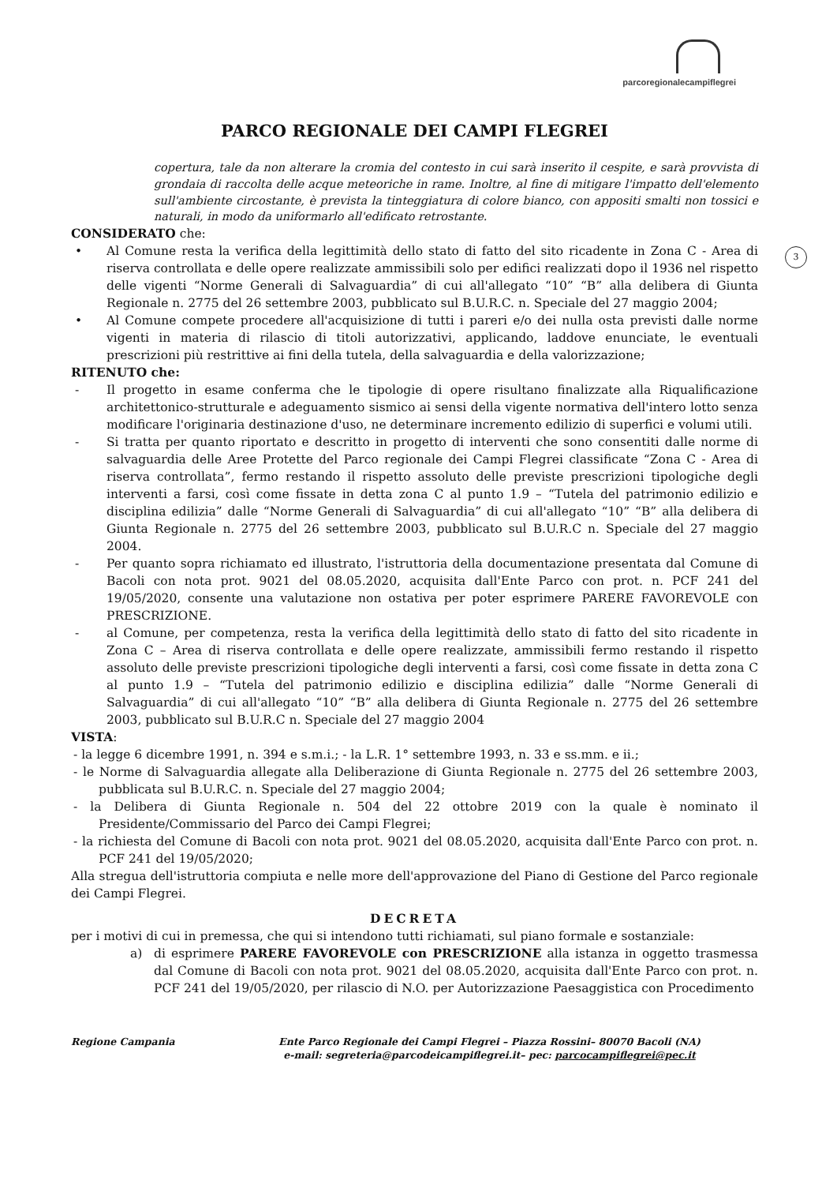parcoregionalecampiflegrei
PARCO REGIONALE DEI CAMPI FLEGREI
copertura, tale da non alterare la cromia del contesto in cui sarà inserito il cespite, e sarà provvista di grondaia di raccolta delle acque meteoriche in rame. Inoltre, al fine di mitigare l'impatto dell'elemento sull'ambiente circostante, è prevista la tinteggiatura di colore bianco, con appositi smalti non tossici e naturali, in modo da uniformarlo all'edificato retrostante.
3
CONSIDERATO che:
• Al Comune resta la verifica della legittimità dello stato di fatto del sito ricadente in Zona C - Area di riserva controllata e delle opere realizzate ammissibili solo per edifici realizzati dopo il 1936 nel rispetto delle vigenti “Norme Generali di Salvaguardia” di cui all'allegato “10” “B” alla delibera di Giunta Regionale n. 2775 del 26 settembre 2003, pubblicato sul B.U.R.C. n. Speciale del 27 maggio 2004;
• Al Comune compete procedere all'acquisizione di tutti i pareri e/o dei nulla osta previsti dalle norme vigenti in materia di rilascio di titoli autorizzativi, applicando, laddove enunciate, le eventuali prescrizioni più restrittive ai fini della tutela, della salvaguardia e della valorizzazione;
RITENUTO che:
- Il progetto in esame conferma che le tipologie di opere risultano finalizzate alla Riqualificazione architettonico-strutturale e adeguamento sismico ai sensi della vigente normativa dell'intero lotto senza modificare l'originaria destinazione d'uso, ne determinare incremento edilizio di superfici e volumi utili.
- Si tratta per quanto riportato e descritto in progetto di interventi che sono consentiti dalle norme di salvaguardia delle Aree Protette del Parco regionale dei Campi Flegrei classificate “Zona C - Area di riserva controllata”, fermo restando il rispetto assoluto delle previste prescrizioni tipologiche degli interventi a farsi, così come fissate in detta zona C al punto 1.9 – “Tutela del patrimonio edilizio e disciplina edilizia” dalle “Norme Generali di Salvaguardia” di cui all'allegato “10” “B” alla delibera di Giunta Regionale n. 2775 del 26 settembre 2003, pubblicato sul B.U.R.C n. Speciale del 27 maggio 2004.
- Per quanto sopra richiamato ed illustrato, l'istruttoria della documentazione presentata dal Comune di Bacoli con nota prot. 9021 del 08.05.2020, acquisita dall'Ente Parco con prot. n. PCF 241 del 19/05/2020, consente una valutazione non ostativa per poter esprimere PARERE FAVOREVOLE con PRESCRIZIONE.
- al Comune, per competenza, resta la verifica della legittimità dello stato di fatto del sito ricadente in Zona C – Area di riserva controllata e delle opere realizzate, ammissibili fermo restando il rispetto assoluto delle previste prescrizioni tipologiche degli interventi a farsi, così come fissate in detta zona C al punto 1.9 – “Tutela del patrimonio edilizio e disciplina edilizia” dalle “Norme Generali di Salvaguardia” di cui all'allegato “10” “B” alla delibera di Giunta Regionale n. 2775 del 26 settembre 2003, pubblicato sul B.U.R.C n. Speciale del 27 maggio 2004
VISTA:
- la legge 6 dicembre 1991, n. 394 e s.m.i.; - la L.R. 1° settembre 1993, n. 33 e ss.mm. e ii.;
- le Norme di Salvaguardia allegate alla Deliberazione di Giunta Regionale n. 2775 del 26 settembre 2003, pubblicata sul B.U.R.C. n. Speciale del 27 maggio 2004;
- la Delibera di Giunta Regionale n. 504 del 22 ottobre 2019 con la quale è nominato il Presidente/Commissario del Parco dei Campi Flegrei;
- la richiesta del Comune di Bacoli con nota prot. 9021 del 08.05.2020, acquisita dall'Ente Parco con prot. n. PCF 241 del 19/05/2020;
Alla stregua dell'istruttoria compiuta e nelle more dell'approvazione del Piano di Gestione del Parco regionale dei Campi Flegrei.
DECRETA
per i motivi di cui in premessa, che qui si intendono tutti richiamati, sul piano formale e sostanziale:
a) di esprimere PARERE FAVOREVOLE con PRESCRIZIONE alla istanza in oggetto trasmessa dal Comune di Bacoli con nota prot. 9021 del 08.05.2020, acquisita dall'Ente Parco con prot. n. PCF 241 del 19/05/2020, per rilascio di N.O. per Autorizzazione Paesaggistica con Procedimento
Regione Campania Ente Parco Regionale dei Campi Flegrei – Piazza Rossini– 80070 Bacoli (NA)
e-mail: segreteria@parcodeicampiflegrei.it– pec: parcocampiflegrei@pec.it